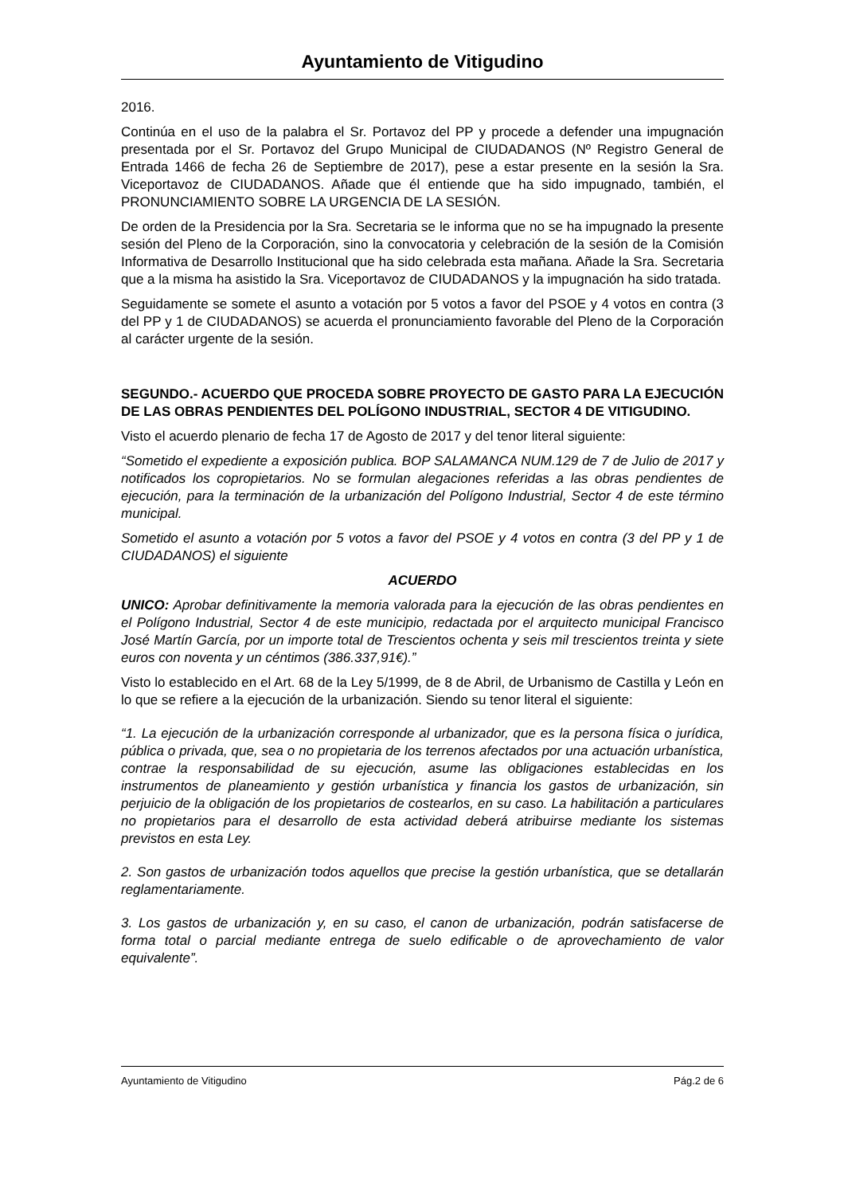Ayuntamiento de Vitigudino
2016.
Continúa en el uso de la palabra el Sr. Portavoz del PP y procede a defender una impugnación presentada por el Sr. Portavoz del Grupo Municipal de CIUDADANOS (Nº Registro General de Entrada 1466 de fecha 26 de Septiembre de 2017), pese a estar presente en la sesión la Sra. Viceportavoz de CIUDADANOS. Añade que él entiende que ha sido impugnado, también, el PRONUNCIAMIENTO SOBRE LA URGENCIA DE LA SESIÓN.
De orden de la Presidencia por la Sra. Secretaria se le informa que no se ha impugnado la presente sesión del Pleno de la Corporación, sino la convocatoria y celebración de la sesión de la Comisión Informativa de Desarrollo Institucional que ha sido celebrada esta mañana. Añade la Sra. Secretaria que a la misma ha asistido la Sra. Viceportavoz de CIUDADANOS y la impugnación ha sido tratada.
Seguidamente se somete el asunto a votación por 5 votos a favor del PSOE y 4 votos en contra (3 del PP y 1 de CIUDADANOS) se acuerda el pronunciamiento favorable del Pleno de la Corporación al carácter urgente de la sesión.
SEGUNDO.- ACUERDO QUE PROCEDA SOBRE PROYECTO DE GASTO PARA LA EJECUCIÓN DE LAS OBRAS PENDIENTES DEL POLÍGONO INDUSTRIAL, SECTOR 4 DE VITIGUDINO.
Visto el acuerdo plenario de fecha 17 de Agosto de 2017 y del tenor literal siguiente:
“Sometido el expediente a exposición publica. BOP SALAMANCA NUM.129 de 7 de Julio de 2017 y notificados los copropietarios. No se formulan alegaciones referidas a las obras pendientes de ejecución, para la terminación de la urbanización del Polígono Industrial, Sector 4 de este término municipal.
Sometido el asunto a votación por 5 votos a favor del PSOE y 4 votos en contra (3 del PP y 1 de CIUDADANOS) el siguiente
ACUERDO
UNICO: Aprobar definitivamente la memoria valorada para la ejecución de las obras pendientes en el Polígono Industrial, Sector 4 de este municipio, redactada por el arquitecto municipal Francisco José Martín García, por un importe total de Trescientos ochenta y seis mil trescientos treinta y siete euros con noventa y un céntimos (386.337,91€).”
Visto lo establecido en el Art. 68 de la Ley 5/1999, de 8 de Abril, de Urbanismo de Castilla y León en lo que se refiere a la ejecución de la urbanización. Siendo su tenor literal el siguiente:
“1. La ejecución de la urbanización corresponde al urbanizador, que es la persona física o jurídica, pública o privada, que, sea o no propietaria de los terrenos afectados por una actuación urbanística, contrae la responsabilidad de su ejecución, asume las obligaciones establecidas en los instrumentos de planeamiento y gestión urbanística y financia los gastos de urbanización, sin perjuicio de la obligación de los propietarios de costearlos, en su caso. La habilitación a particulares no propietarios para el desarrollo de esta actividad deberá atribuirse mediante los sistemas previstos en esta Ley.
2. Son gastos de urbanización todos aquellos que precise la gestión urbanística, que se detallarán reglamentariamente.
3. Los gastos de urbanización y, en su caso, el canon de urbanización, podrán satisfacerse de forma total o parcial mediante entrega de suelo edificable o de aprovechamiento de valor equivalente”.
Ayuntamiento de Vitigudino Pág.2 de 6